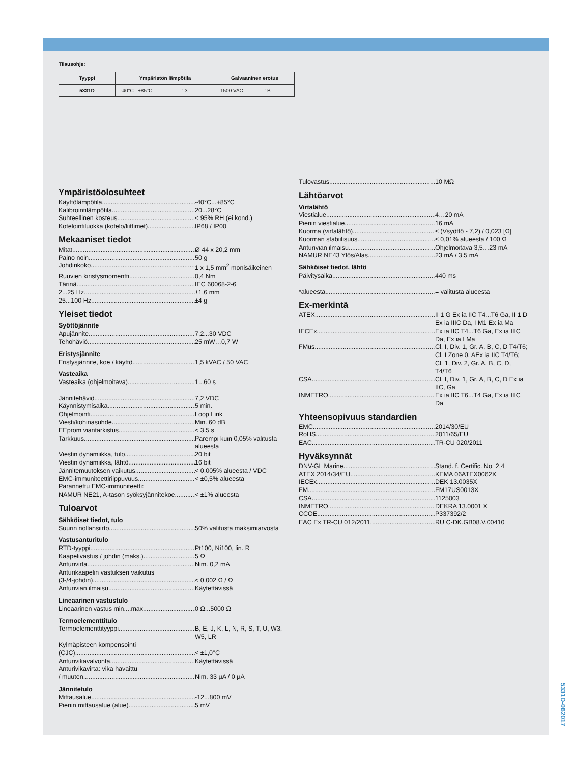Tilausohje:
| Tyyppi | Ympäristön lämpötila | Galvaaninen erotus |
| --- | --- | --- |
| 5331D | -40°C...+85°C : 3 | 1500 VAC : B |
Ympäristöolosuhteet
Käyttölämpötila -40°C...+85°C
Kalibrointilämpötila 20...28°C
Suhteellinen kosteus < 95% RH (ei kond.)
Kotelointiluokka (kotelo/liittimet) IP68 / IP00
Mekaaniset tiedot
Mitat Ø 44 x 20,2 mm
Paino noin 50 g
Johdinkoko 1 x 1,5 mm<sup>2</sup> monisäikeinen
Ruuvien kiristysmomentti 0,4 Nm
Tärinä IEC 60068-2-6
2...25 Hz ±1,6 mm
25...100 Hz ±4 g
Yleiset tiedot
Syöttöjännite
Apujännite 7,2...30 VDC
Tehohäviö 25 mW…0,7 W
Eristysjännite
Eristysjännite, koe / käyttö 1,5 kVAC / 50 VAC
Vasteaika
Vasteaika (ohjelmoitava) 1...60 s
Jännitehäviö 7,2 VDC
Käynnistymisaika 5 min.
Ohjelmointi Loop Link
Viesti/kohinasuhde Min. 60 dB
EEprom viantarkistus < 3,5 s
Tarkkuus Parempi kuin 0,05% valitusta alueesta
Viestin dynamiikka, tulo 20 bit
Viestin dynamiikka, lähtö 16 bit
Jännitemuutoksen vaikutus < 0,005% alueesta / VDC
EMC-immuniteettiriippuvuus < ±0,5% alueesta
Parannettu EMC-immuniteetti:
NAMUR NE21, A-tason syöksyjännitekoe < ±1% alueesta
Tuloarvot
Sähköiset tiedot, tulo
Suurin nollansiirto 50% valitusta maksimiarvosta
Vastusanturitulo
RTD-tyyppi Pt100, Ni100, lin. R
Kaapelivastus / johdin (maks.) 5 Ω
Anturivirta Nim. 0,2 mA
Anturikaapelin vastuksen vaikutus
(3-/4-johdin) < 0,002 Ω / Ω
Anturivian ilmaisu Käytettävissä
Lineaarinen vastustulo
Lineaarinen vastus min....max 0 Ω...5000 Ω
Termoelementtitulo
Termoelementtityyppi B, E, J, K, L, N, R, S, T, U, W3, W5, LR
Kylmäpisteen kompensointi
(CJC) < ±1,0°C
Anturivikavalvonta Käytettävissä
Anturivikavirta: vika havaittu
/ muuten Nim. 33 μA / 0 μA
Jännitetulo
Mittausalue -12...800 mV
Pienin mittausalue (alue) 5 mV
Tulovastus 10 MΩ
Lähtöarvot
Virtalähtö
Viestialue 4…20 mA
Pienin viestialue 16 mA
Kuorma (virtalähtö) ≤ (Vsyöttö - 7,2) / 0,023 [Ω]
Kuorman stabiilisuus ≤ 0,01% alueesta / 100 Ω
Anturivian ilmaisu Ohjelmoitava 3,5…23 mA
NAMUR NE43 Ylös/Alas 23 mA / 3,5 mA
Sähköiset tiedot, lähtö
Päivitysaika 440 ms
*alueesta = valitusta alueesta
Ex-merkintä
ATEX II 1 G Ex ia IIC T4...T6 Ga, II 1 D Ex ia IIIC Da, I M1 Ex ia Ma
IECEx Ex ia IIC T4...T6 Ga, Ex ia IIIC Da, Ex ia I Ma
FMus Cl. I, Div. 1, Gr. A, B, C, D T4/T6; Cl. I Zone 0, AEx ia IIC T4/T6; Cl. 1, Div. 2, Gr. A, B, C, D, T4/T6
CSA Cl. I, Div. 1, Gr. A, B, C, D Ex ia IIC, Ga
INMETRO Ex ia IIC T6...T4 Ga, Ex ia IIIC Da
Yhteensopivuus standardien
EMC 2014/30/EU
RoHS 2011/65/EU
EAC TR-CU 020/2011
Hyväksynnät
DNV-GL Marine Stand. f. Certific. No. 2.4
ATEX 2014/34/EU KEMA 06ATEX0062X
IECEx DEK 13.0035X
FM FM17US0013X
CSA 1125003
INMETRO DEKRA 13.0001 X
CCOE P337392/2
EAC Ex TR-CU 012/2011 RU C-DK.GB08.V.00410
5331D-062017